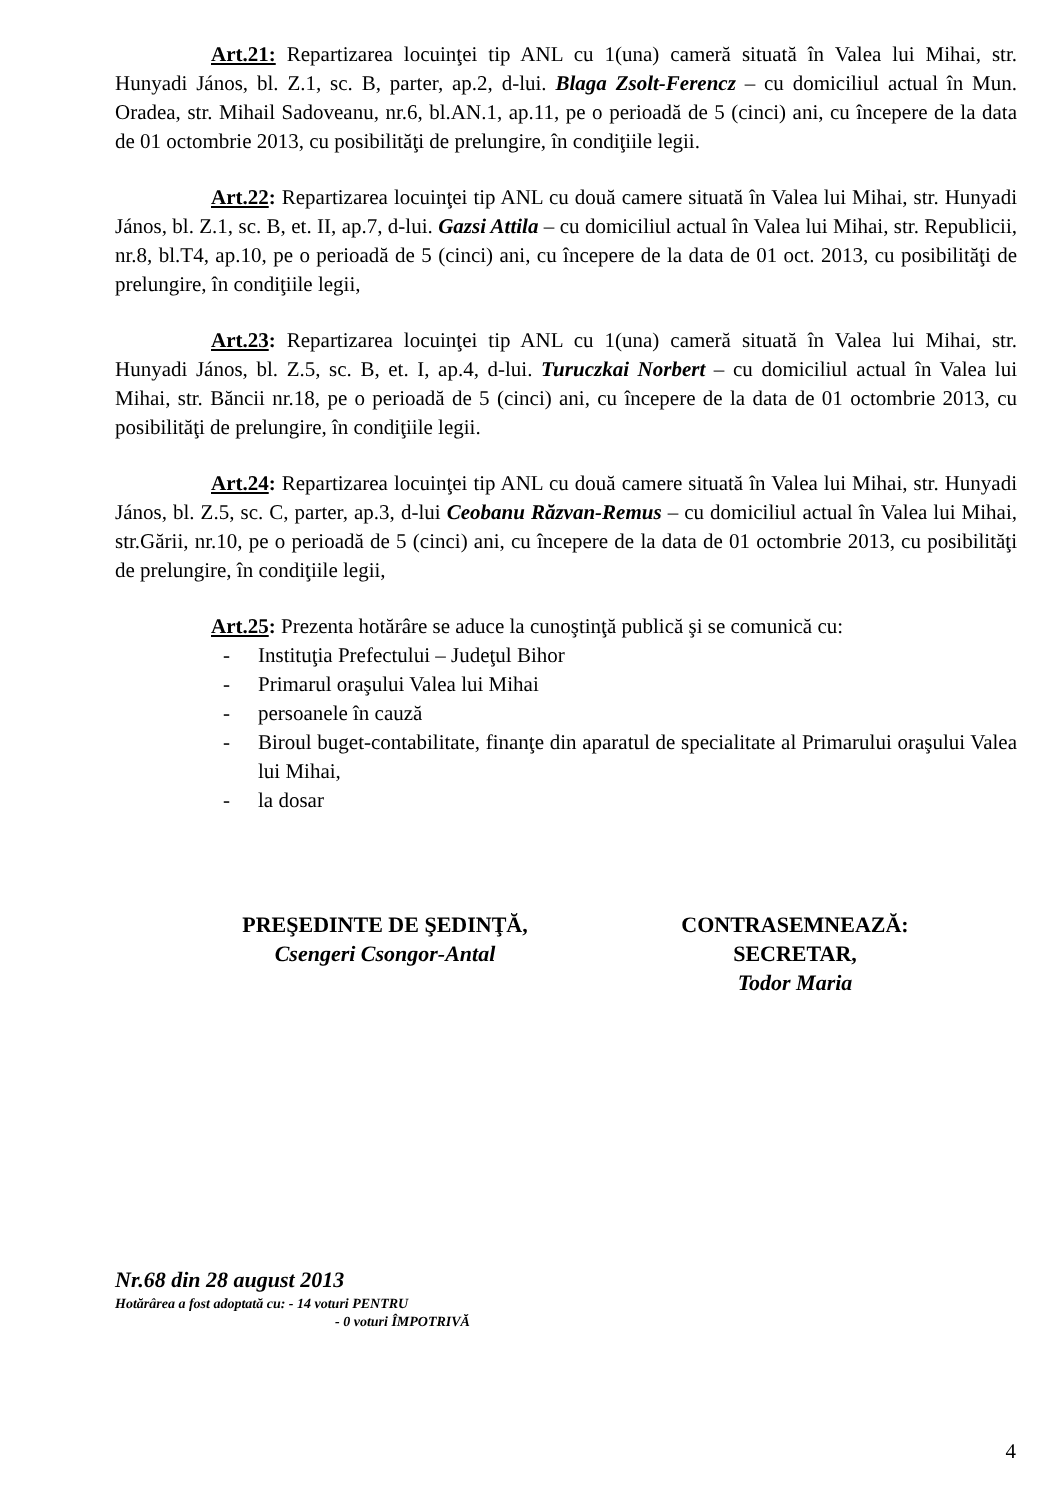Art.21: Repartizarea locuinţei tip ANL cu 1(una) cameră situată în Valea lui Mihai, str. Hunyadi János, bl. Z.1, sc. B, parter, ap.2, d-lui. Blaga Zsolt-Ferencz – cu domiciliul actual în Mun. Oradea, str. Mihail Sadoveanu, nr.6, bl.AN.1, ap.11, pe o perioadă de 5 (cinci) ani, cu începere de la data de 01 octombrie 2013, cu posibilităţi de prelungire, în condiţiile legii.
Art.22: Repartizarea locuinţei tip ANL cu două camere situată în Valea lui Mihai, str. Hunyadi János, bl. Z.1, sc. B, et. II, ap.7, d-lui. Gazsi Attila – cu domiciliul actual în Valea lui Mihai, str. Republicii, nr.8, bl.T4, ap.10, pe o perioadă de 5 (cinci) ani, cu începere de la data de 01 oct. 2013, cu posibilităţi de prelungire, în condiţiile legii,
Art.23: Repartizarea locuinţei tip ANL cu 1(una) cameră situată în Valea lui Mihai, str. Hunyadi János, bl. Z.5, sc. B, et. I, ap.4, d-lui. Turuczkai Norbert – cu domiciliul actual în Valea lui Mihai, str. Băncii nr.18, pe o perioadă de 5 (cinci) ani, cu începere de la data de 01 octombrie 2013, cu posibilităţi de prelungire, în condiţiile legii.
Art.24: Repartizarea locuinţei tip ANL cu două camere situată în Valea lui Mihai, str. Hunyadi János, bl. Z.5, sc. C, parter, ap.3, d-lui Ceobanu Răzvan-Remus – cu domiciliul actual în Valea lui Mihai, str.Gării, nr.10, pe o perioadă de 5 (cinci) ani, cu începere de la data de 01 octombrie 2013, cu posibilităţi de prelungire, în condiţiile legii,
Art.25: Prezenta hotărâre se aduce la cunoştinţă publică şi se comunică cu:
- Instituţia Prefectului – Judeţul Bihor
- Primarul oraşului Valea lui Mihai
- persoanele în cauză
- Biroul buget-contabilitate, finanţe din aparatul de specialitate al Primarului oraşului Valea lui Mihai,
- la dosar
PREŞEDINTE DE ŞEDINŢĂ,
Csengeri Csongor-Antal
CONTRASEMNEAZĂ:
SECRETAR,
Todor Maria
Nr.68 din 28 august 2013
Hotărârea a fost adoptată cu: - 14 voturi PENTRU
- 0 voturi ÎMPOTRIVĂ
4